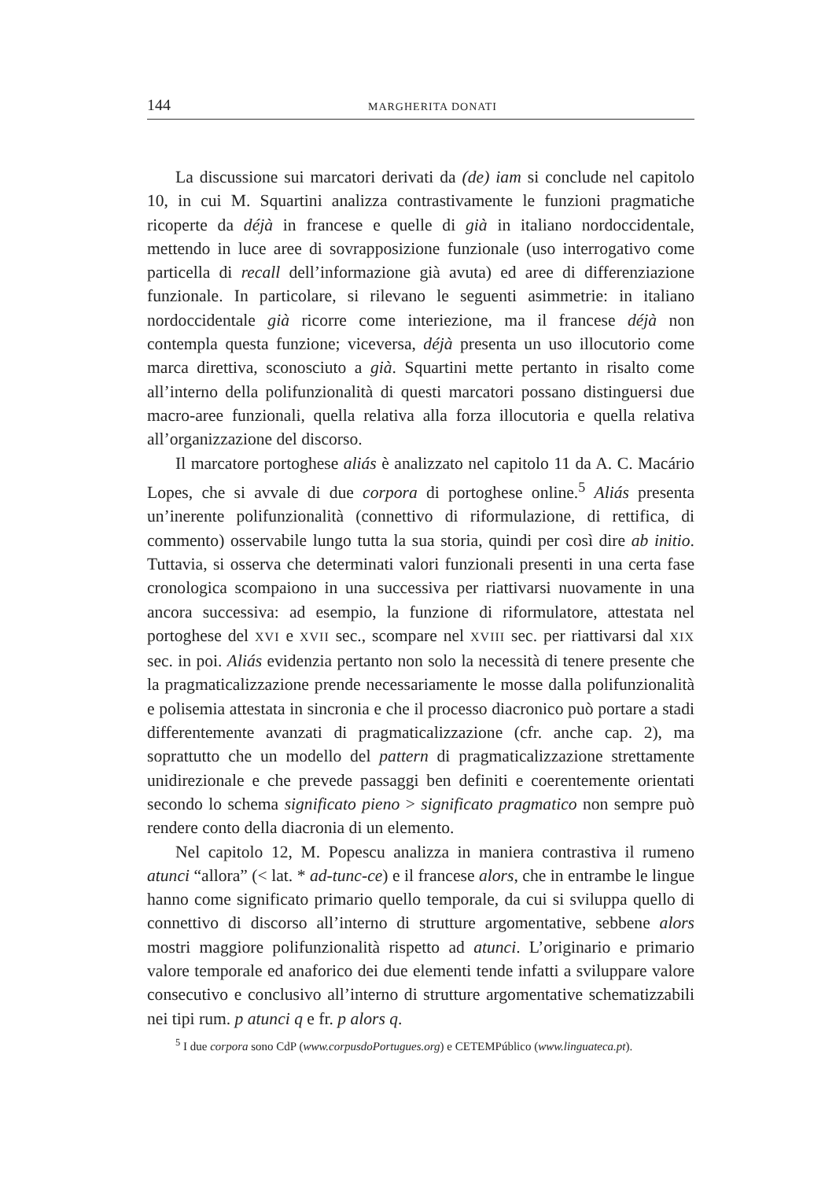144 MARGHERITA DONATI
La discussione sui marcatori derivati da (de) iam si conclude nel capitolo 10, in cui M. Squartini analizza contrastivamente le funzioni pragmatiche ricoperte da déjà in francese e quelle di già in italiano nordoccidentale, mettendo in luce aree di sovrapposizione funzionale (uso interrogativo come particella di recall dell’informazione già avuta) ed aree di differenziazione funzionale. In particolare, si rilevano le seguenti asimmetrie: in italiano nordoccidentale già ricorre come interiezione, ma il francese déjà non contempla questa funzione; viceversa, déjà presenta un uso illocutorio come marca direttiva, sconosciuto a già. Squartini mette pertanto in risalto come all’interno della polifunzionalità di questi marcatori possano distinguersi due macro-aree funzionali, quella relativa alla forza illocutoria e quella relativa all’organizzazione del discorso.
Il marcatore portoghese aliás è analizzato nel capitolo 11 da A. C. Macário Lopes, che si avvale di due corpora di portoghese online.<sup>5</sup> Aliás presenta un’inerente polifunzionalità (connettivo di riformulazione, di rettifica, di commento) osservabile lungo tutta la sua storia, quindi per così dire ab initio. Tuttavia, si osserva che determinati valori funzionali presenti in una certa fase cronologica scompaiono in una successiva per riattivarsi nuovamente in una ancora successiva: ad esempio, la funzione di riformulatore, attestata nel portoghese del XVI e XVII sec., scompare nel XVIII sec. per riattivarsi dal XIX sec. in poi. Aliás evidenzia pertanto non solo la necessità di tenere presente che la pragmaticalizzazione prende necessariamente le mosse dalla polifunzionalità e polisemia attestata in sincronia e che il processo diacronico può portare a stadi differentemente avanzati di pragmaticalizzazione (cfr. anche cap. 2), ma soprattutto che un modello del pattern di pragmaticalizzazione strettamente unidirezionale e che prevede passaggi ben definiti e coerentemente orientati secondo lo schema significato pieno > significato pragmatico non sempre può rendere conto della diacronia di un elemento.
Nel capitolo 12, M. Popescu analizza in maniera contrastiva il rumeno atunci “allora” (< lat. * ad-tunc-ce) e il francese alors, che in entrambe le lingue hanno come significato primario quello temporale, da cui si sviluppa quello di connettivo di discorso all’interno di strutture argomentative, sebbene alors mostri maggiore polifunzionalità rispetto ad atunci. L’originario e primario valore temporale ed anaforico dei due elementi tende infatti a sviluppare valore consecutivo e conclusivo all’interno di strutture argomentative schematizzabili nei tipi rum. p atunci q e fr. p alors q.
<sup>5</sup> I due corpora sono CdP (www.corpusdoPortugues.org) e CETEMPúblico (www.linguateca.pt).